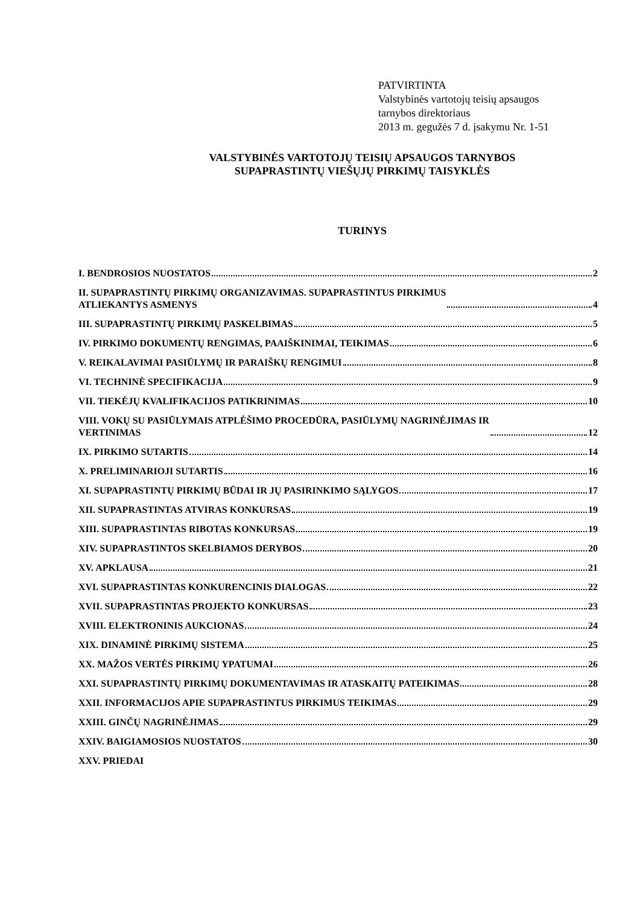PATVIRTINTA
Valstybinės vartotojų teisių apsaugos
tarnybos direktoriaus
2013 m. gegužės 7 d. įsakymu Nr. 1-51
VALSTYBINĖS VARTOTOJŲ TEISIŲ APSAUGOS TARNYBOS
SUPAPRASTINTŲ VIEŠŲJŲ PIRKIMŲ TAISYKLĖS
TURINYS
I. BENDROSIOS NUOSTATOS 2
II. SUPAPRASTINTŲ PIRKIMŲ ORGANIZAVIMAS. SUPAPRASTINTUS PIRKIMUS
ATLIEKANTYS ASMENYS 4
III. SUPAPRASTINTŲ PIRKIMŲ PASKELBIMAS 5
IV. PIRKIMO DOKUMENTŲ RENGIMAS, PAAIŠKINIMAI, TEIKIMAS 6
V. REIKALAVIMAI PASIŪLYMŲ IR PARAIŠKŲ RENGIMUI 8
VI. TECHNINĖ SPECIFIKACIJA 9
VII. TIEKĖJŲ KVALIFIKACIJOS PATIKRINIMAS 10
VIII. VOKŲ SU PASIŪLYMAIS ATPLĖŠIMO PROCEDŪRA, PASIŪLYMŲ NAGRINĖJIMAS IR
VERTINIMAS 12
IX. PIRKIMO SUTARTIS 14
X. PRELIMINARIOJI SUTARTIS 16
XI. SUPAPRASTINTŲ PIRKIMŲ BŪDAI IR JŲ PASIRINKIMO SĄLYGOS 17
XII. SUPAPRASTINTAS ATVIRAS KONKURSAS 19
XIII. SUPAPRASTINTAS RIBOTAS KONKURSAS 19
XIV. SUPAPRASTINTOS SKELBIAMOS DERYBOS 20
XV. APKLAUSA 21
XVI. SUPAPRASTINTAS KONKURENCINIS DIALOGAS 22
XVII. SUPAPRASTINTAS PROJEKTO KONKURSAS 23
XVIII. ELEKTRONINIS AUKCIONAS 24
XIX. DINAMINĖ PIRKIMŲ SISTEMA 25
XX. MAŽOS VERTĖS PIRKIMŲ YPATUMAI 26
XXI. SUPAPRASTINTŲ PIRKIMŲ DOKUMENTAVIMAS IR ATASKAITŲ PATEIKIMAS 28
XXII. INFORMACIJOS APIE SUPAPRASTINTUS PIRKIMUS TEIKIMAS 29
XXIII. GINČŲ NAGRINĖJIMAS 29
XXIV. BAIGIAMOSIOS NUOSTATOS 30
XXV. PRIEDAI